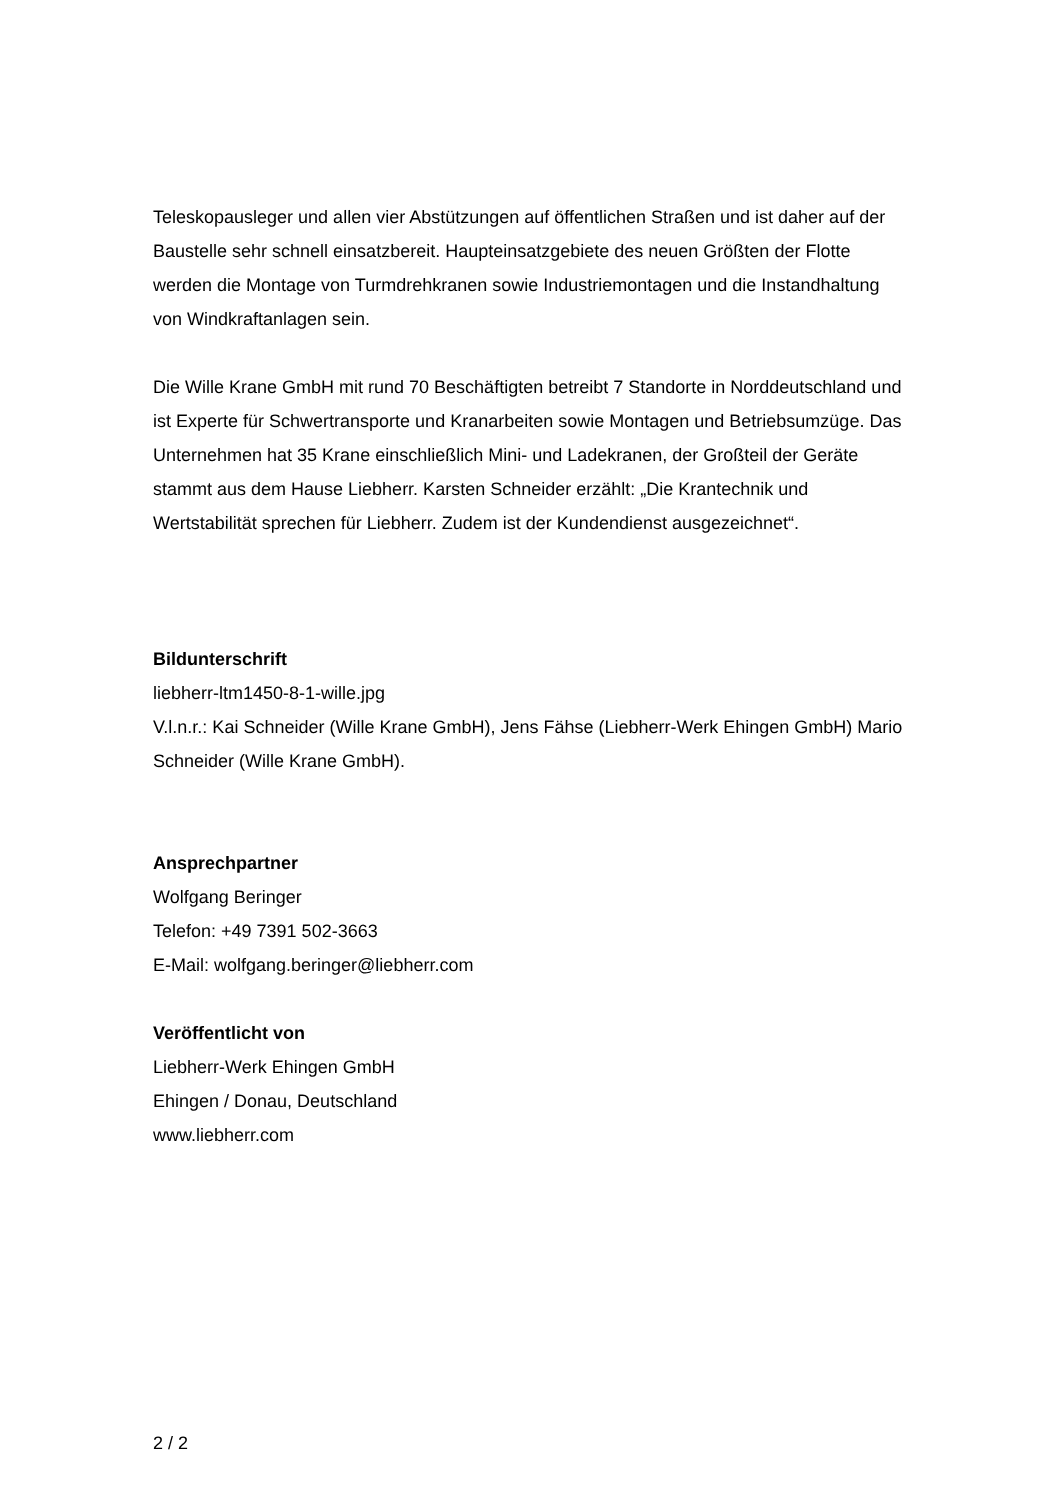Teleskopausleger und allen vier Abstützungen auf öffentlichen Straßen und ist daher auf der Baustelle sehr schnell einsatzbereit. Haupteinsatzgebiete des neuen Größten der Flotte werden die Montage von Turmdrehkranen sowie Industriemontagen und die Instandhaltung von Windkraftanlagen sein.
Die Wille Krane GmbH mit rund 70 Beschäftigten betreibt 7 Standorte in Norddeutschland und ist Experte für Schwertransporte und Kranarbeiten sowie Montagen und Betriebsumzüge. Das Unternehmen hat 35 Krane einschließlich Mini- und Ladekranen, der Großteil der Geräte stammt aus dem Hause Liebherr. Karsten Schneider erzählt: „Die Krantechnik und Wertstabilität sprechen für Liebherr. Zudem ist der Kundendienst ausgezeichnet“.
Bildunterschrift
liebherr-ltm1450-8-1-wille.jpg
V.l.n.r.: Kai Schneider (Wille Krane GmbH), Jens Fähse (Liebherr-Werk Ehingen GmbH) Mario Schneider (Wille Krane GmbH).
Ansprechpartner
Wolfgang Beringer
Telefon: +49 7391 502-3663
E-Mail: wolfgang.beringer@liebherr.com
Veröffentlicht von
Liebherr-Werk Ehingen GmbH
Ehingen / Donau, Deutschland
www.liebherr.com
2 / 2